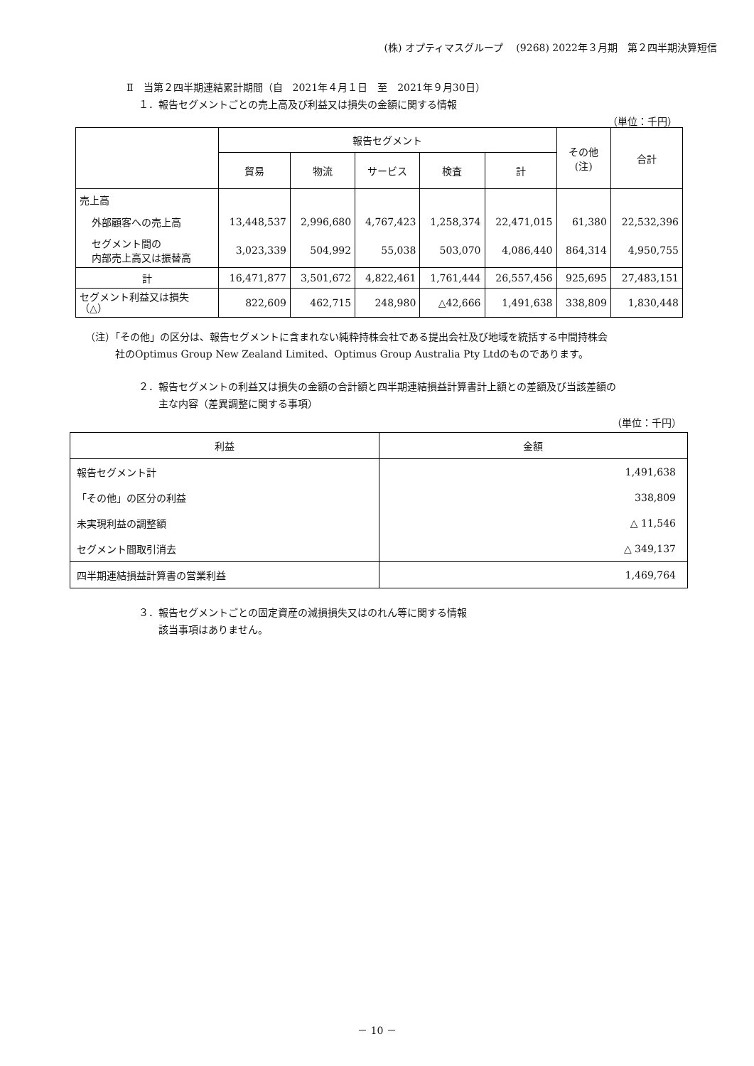(株) オプティマスグループ　 (9268) 2022年３月期　第２四半期決算短信
Ⅱ　当第２四半期連結累計期間（自　2021年４月１日　至　2021年９月30日）
１．報告セグメントごとの売上高及び利益又は損失の金額に関する情報
（単位：千円）
| | 報告セグメント | | | | | その他 (注) | 合計 |
| --- | --- | --- | --- | --- | --- | --- | --- |
| | 貿易 | 物流 | サービス | 検査 | 計 | | |
| 売上高 | | | | | | | |
| 外部顧客への売上高 | 13,448,537 | 2,996,680 | 4,767,423 | 1,258,374 | 22,471,015 | 61,380 | 22,532,396 |
| セグメント間の 内部売上高又は振替高 | 3,023,339 | 504,992 | 55,038 | 503,070 | 4,086,440 | 864,314 | 4,950,755 |
| 計 | 16,471,877 | 3,501,672 | 4,822,461 | 1,761,444 | 26,557,456 | 925,695 | 27,483,151 |
| セグメント利益又は損失 （△） | 822,609 | 462,715 | 248,980 | △42,666 | 1,491,638 | 338,809 | 1,830,448 |
（注）「その他」の区分は、報告セグメントに含まれない純粋持株会社である提出会社及び地域を統括する中間持株会
社のOptimus Group New Zealand Limited、Optimus Group Australia Pty Ltdのものであります。
２．報告セグメントの利益又は損失の金額の合計額と四半期連結損益計算書計上額との差額及び当該差額の
　　主な内容（差異調整に関する事項）
（単位：千円）
| 利益 | 金額 |
| --- | --- |
| 報告セグメント計 | 1,491,638 |
| 「その他」の区分の利益 | 338,809 |
| 未実現利益の調整額 | △ 11,546 |
| セグメント間取引消去 | △ 349,137 |
| 四半期連結損益計算書の営業利益 | 1,469,764 |
３．報告セグメントごとの固定資産の減損損失又はのれん等に関する情報
　　該当事項はありません。
－ 10 －